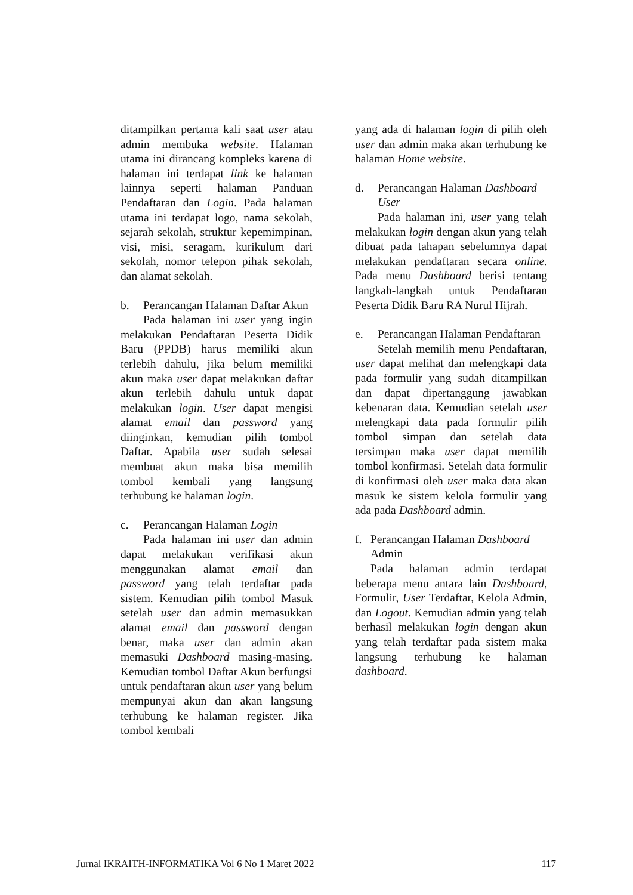ditampilkan pertama kali saat user atau admin membuka website. Halaman utama ini dirancang kompleks karena di halaman ini terdapat link ke halaman lainnya seperti halaman Panduan Pendaftaran dan Login. Pada halaman utama ini terdapat logo, nama sekolah, sejarah sekolah, struktur kepemimpinan, visi, misi, seragam, kurikulum dari sekolah, nomor telepon pihak sekolah, dan alamat sekolah.
b. Perancangan Halaman Daftar Akun
Pada halaman ini user yang ingin melakukan Pendaftaran Peserta Didik Baru (PPDB) harus memiliki akun terlebih dahulu, jika belum memiliki akun maka user dapat melakukan daftar akun terlebih dahulu untuk dapat melakukan login. User dapat mengisi alamat email dan password yang diinginkan, kemudian pilih tombol Daftar. Apabila user sudah selesai membuat akun maka bisa memilih tombol kembali yang langsung terhubung ke halaman login.
c. Perancangan Halaman Login
Pada halaman ini user dan admin dapat melakukan verifikasi akun menggunakan alamat email dan password yang telah terdaftar pada sistem. Kemudian pilih tombol Masuk setelah user dan admin memasukkan alamat email dan password dengan benar, maka user dan admin akan memasuki Dashboard masing-masing. Kemudian tombol Daftar Akun berfungsi untuk pendaftaran akun user yang belum mempunyai akun dan akan langsung terhubung ke halaman register. Jika tombol kembali
yang ada di halaman login di pilih oleh user dan admin maka akan terhubung ke halaman Home website.
d. Perancangan Halaman Dashboard User
Pada halaman ini, user yang telah melakukan login dengan akun yang telah dibuat pada tahapan sebelumnya dapat melakukan pendaftaran secara online. Pada menu Dashboard berisi tentang langkah-langkah untuk Pendaftaran Peserta Didik Baru RA Nurul Hijrah.
e. Perancangan Halaman Pendaftaran
Setelah memilih menu Pendaftaran, user dapat melihat dan melengkapi data pada formulir yang sudah ditampilkan dan dapat dipertanggung jawabkan kebenaran data. Kemudian setelah user melengkapi data pada formulir pilih tombol simpan dan setelah data tersimpan maka user dapat memilih tombol konfirmasi. Setelah data formulir di konfirmasi oleh user maka data akan masuk ke sistem kelola formulir yang ada pada Dashboard admin.
f. Perancangan Halaman Dashboard Admin
Pada halaman admin terdapat beberapa menu antara lain Dashboard, Formulir, User Terdaftar, Kelola Admin, dan Logout. Kemudian admin yang telah berhasil melakukan login dengan akun yang telah terdaftar pada sistem maka langsung terhubung ke halaman dashboard.
Jurnal IKRAITH-INFORMATIKA Vol 6 No 1 Maret 2022 117